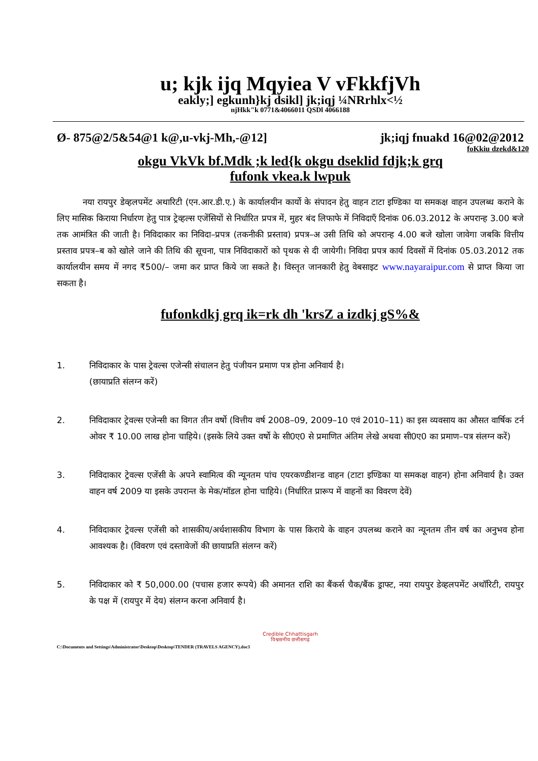u; kjk ijq Mqyiea V vFkkfjVh
eakly;] egkunh}kj dsikl] jk;iqj ¼NRrhlx<½
njHkk"k 0771&4066011 QSDl 4066188
Ø- 875@2/5&54@1 k@,u-vkj-Mh,-@12] jk;iqj fnuakd 16@02@2012
foKkiu dzekd&120
okgu VkVk bf.Mdk ;k led{k okgu dseklid fdjk;k grq
fufonk vkea.k lwpuk
   नया रायपुर डेव्हलपमेंट अथारिटी (एन.आर.डी.ए.) के कार्यालयीन कार्यो के संपादन हेतु वाहन टाटा इण्डिका या समकक्ष वाहन उपलब्ध कराने के लिए मासिक किराया निर्धारण हेतु पात्र ट्रेव्हल्स एजेंसियों से निर्धारित प्रपत्र में, मुहर बंद लिफाफे में निविदाएँ दिनांक 06.03.2012 के अपरान्ह 3.00 बजे तक आमंत्रित की जाती है। निविदाकार का निविदा–प्रपत्र (तकनीकी प्रस्ताव) प्रपत्र–अ उसी तिथि को अपरान्ह 4.00 बजे खोला जावेगा जबकि वित्तीय प्रस्ताव प्रपत्र–ब को खोले जाने की तिथि की सूचना, पात्र निविदाकारों को पृथक से दी जायेगी। निविदा प्रपत्र कार्य दिवसों में दिनांक 05.03.2012 तक कार्यालयीन समय में नगद ₹500/– जमा कर प्राप्त किये जा सकते है। विस्तृत जानकारी हेतु वेबसाइट www.nayaraipur.com से प्राप्त किया जा सकता है।
fufonkdkj grq ik=rk dh 'krsZ a izdkj gS%&
1. निविदाकार के पास ट्रेवल्स एजेन्सी संचालन हेतु पंजीयन प्रमाण पत्र होना अनिवार्य है।
(छायाप्रति संलग्न करें)
2. निविदाकार ट्रेवल्स एजेन्सी का विगत तीन वर्षो (वित्तीय वर्ष 2008–09, 2009–10 एवं 2010–11) का इस व्यवसाय का औसत वार्षिक टर्न ओवर ₹ 10.00 लाख होना चाहिये। (इसके लिये उक्त वर्षो के सी0ए0 से प्रमाणित अंतिम लेखे अथवा सी0ए0 का प्रमाण–पत्र संलग्न करें)
3. निविदाकार ट्रेवल्स एजेंसी के अपने स्वामित्व की न्यूनतम पांच एयरकण्डीशन्ड वाहन (टाटा इण्डिका या समकक्ष वाहन) होना अनिवार्य है। उक्त वाहन वर्ष 2009 या इसके उपरान्त के मेक/मॉडल होना चाहिये। (निर्धारित प्रारूप में वाहनों का विवरण देवें)
4. निविदाकार ट्रेवल्स एजेंसी को शासकीय/अर्धशासकीय विभाग के पास किराये के वाहन उपलब्ध कराने का न्यूनतम तीन वर्ष का अनुभव होना आवश्यक है। (विवरण एवं दस्तावेजों की छायाप्रति संलग्न करें)
5. निविदाकार को ₹ 50,000.00 (पचास हजार रूपये) की अमानत राशि का बैंकर्स चैक/बैंक ड्राफ्ट, नया रायपुर डेव्हलपमेंट अथॉरिटी, रायपुर के पक्ष में (रायपुर में देय) संलग्न करना अनिवार्य है।
Credible Chhattisgarh
विश्वसनीय छत्तीसगढ़
C:\Documents and Settings\Administrator\Desktop\Desktop\TENDER (TRAVELS AGENCY).doc3